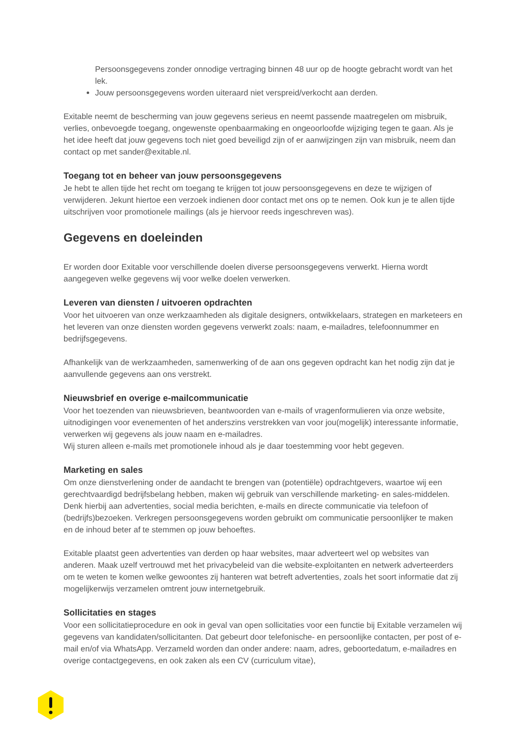Persoonsgegevens zonder onnodige vertraging binnen 48 uur op de hoogte gebracht wordt van het lek.
Jouw persoonsgegevens worden uiteraard niet verspreid/verkocht aan derden.
Exitable neemt de bescherming van jouw gegevens serieus en neemt passende maatregelen om misbruik, verlies, onbevoegde toegang, ongewenste openbaarmaking en ongeoorloofde wijziging tegen te gaan. Als je het idee heeft dat jouw gegevens toch niet goed beveiligd zijn of er aanwijzingen zijn van misbruik, neem dan contact op met sander@exitable.nl.
Toegang tot en beheer van jouw persoonsgegevens
Je hebt te allen tijde het recht om toegang te krijgen tot jouw persoonsgegevens en deze te wijzigen of verwijderen. Jekunt hiertoe een verzoek indienen door contact met ons op te nemen. Ook kun je te allen tijde uitschrijven voor promotionele mailings (als je hiervoor reeds ingeschreven was).
Gegevens en doeleinden
Er worden door Exitable voor verschillende doelen diverse persoonsgegevens verwerkt. Hierna wordt aangegeven welke gegevens wij voor welke doelen verwerken.
Leveren van diensten / uitvoeren opdrachten
Voor het uitvoeren van onze werkzaamheden als digitale designers, ontwikkelaars, strategen en marketeers en het leveren van onze diensten worden gegevens verwerkt zoals: naam, e-mailadres, telefoonnummer en bedrijfsgegevens.
Afhankelijk van de werkzaamheden, samenwerking of de aan ons gegeven opdracht kan het nodig zijn dat je aanvullende gegevens aan ons verstrekt.
Nieuwsbrief en overige e-mailcommunicatie
Voor het toezenden van nieuwsbrieven, beantwoorden van e-mails of vragenformulieren via onze website, uitnodigingen voor evenementen of het anderszins verstrekken van voor jou(mogelijk) interessante informatie, verwerken wij gegevens als jouw naam en e-mailadres.
Wij sturen alleen e-mails met promotionele inhoud als je daar toestemming voor hebt gegeven.
Marketing en sales
Om onze dienstverlening onder de aandacht te brengen van (potentiële) opdrachtgevers, waartoe wij een gerechtvaardigd bedrijfsbelang hebben, maken wij gebruik van verschillende marketing- en sales-middelen. Denk hierbij aan advertenties, social media berichten, e-mails en directe communicatie via telefoon of (bedrijfs)bezoeken. Verkregen persoonsgegevens worden gebruikt om communicatie persoonlijker te maken en de inhoud beter af te stemmen op jouw behoeftes.
Exitable plaatst geen advertenties van derden op haar websites, maar adverteert wel op websites van anderen. Maak uzelf vertrouwd met het privacybeleid van die website-exploitanten en netwerk adverteerders om te weten te komen welke gewoontes zij hanteren wat betreft advertenties, zoals het soort informatie dat zij mogelijkerwijs verzamelen omtrent jouw internetgebruik.
Sollicitaties en stages
Voor een sollicitatieprocedure en ook in geval van open sollicitaties voor een functie bij Exitable verzamelen wij gegevens van kandidaten/sollicitanten. Dat gebeurt door telefonische- en persoonlijke contacten, per post of e-mail en/of via WhatsApp. Verzameld worden dan onder andere: naam, adres, geboortedatum, e-mailadres en overige contactgegevens, en ook zaken als een CV (curriculum vitae),